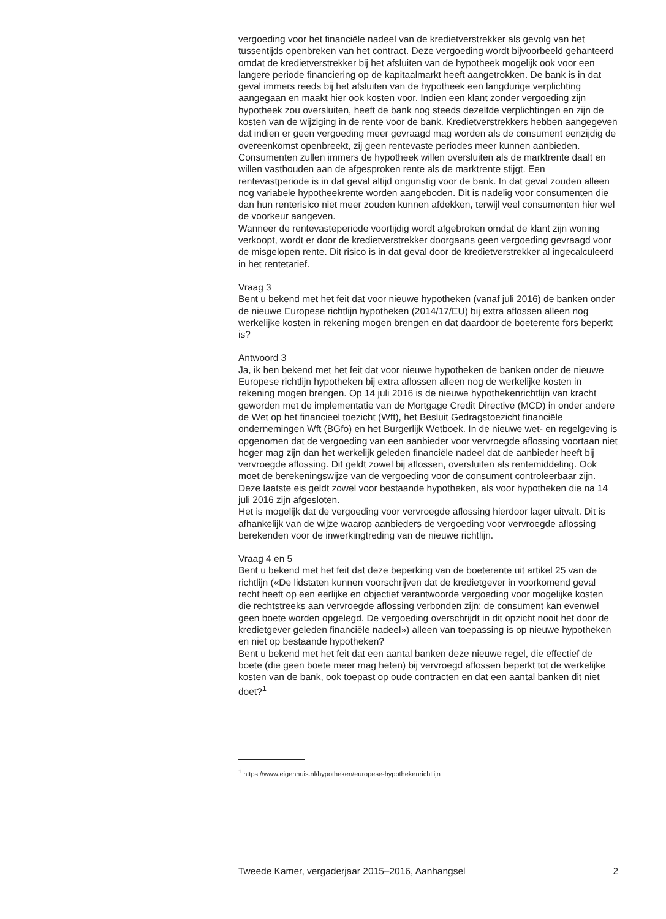vergoeding voor het financiële nadeel van de kredietverstrekker als gevolg van het tussentijds openbreken van het contract. Deze vergoeding wordt bijvoorbeeld gehanteerd omdat de kredietverstrekker bij het afsluiten van de hypotheek mogelijk ook voor een langere periode financiering op de kapitaalmarkt heeft aangetrokken. De bank is in dat geval immers reeds bij het afsluiten van de hypotheek een langdurige verplichting aangegaan en maakt hier ook kosten voor. Indien een klant zonder vergoeding zijn hypotheek zou oversluiten, heeft de bank nog steeds dezelfde verplichtingen en zijn de kosten van de wijziging in de rente voor de bank. Kredietverstrek­kers hebben aangegeven dat indien er geen vergoeding meer gevraagd mag worden als de consument eenzijdig de overeenkomst openbreekt, zij geen rentevaste periodes meer kunnen aanbieden. Consumenten zullen immers de hypotheek willen oversluiten als de marktrente daalt en willen vasthouden aan de afgesproken rente als de marktrente stijgt. Een rentevastperiode is in dat geval altijd ongunstig voor de bank. In dat geval zouden alleen nog variabele hypotheekrente worden aangeboden. Dit is nadelig voor consumen­ten die dan hun renterisico niet meer zouden kunnen afdekken, terwijl veel consumenten hier wel de voorkeur aangeven.
Wanneer de rentevasteperiode voortijdig wordt afgebroken omdat de klant zijn woning verkoopt, wordt er door de kredietverstrekker doorgaans geen vergoeding gevraagd voor de misgelopen rente. Dit risico is in dat geval door de kredietverstrekker al ingecalculeerd in het rentetarief.
Vraag 3
Bent u bekend met het feit dat voor nieuwe hypotheken (vanaf juli 2016) de banken onder de nieuwe Europese richtlijn hypotheken (2014/17/EU) bij extra aflossen alleen nog werkelijke kosten in rekening mogen brengen en dat daardoor de boeterente fors beperkt is?
Antwoord 3
Ja, ik ben bekend met het feit dat voor nieuwe hypotheken de banken onder de nieuwe Europese richtlijn hypotheken bij extra aflossen alleen nog de werkelijke kosten in rekening mogen brengen. Op 14 juli 2016 is de nieuwe hypothekenrichtlijn van kracht geworden met de implementatie van de Mortgage Credit Directive (MCD) in onder andere de Wet op het financieel toezicht (Wft), het Besluit Gedragstoezicht financiële ondernemingen Wft (BGfo) en het Burgerlijk Wetboek. In de nieuwe wet- en regelgeving is opgenomen dat de vergoeding van een aanbieder voor vervroegde aflossing voortaan niet hoger mag zijn dan het werkelijk geleden financiële nadeel dat de aanbieder heeft bij vervroegde aflossing. Dit geldt zowel bij aflossen, oversluiten als rentemiddeling. Ook moet de berekeningswijze van de vergoeding voor de consument controleerbaar zijn. Deze laatste eis geldt zowel voor bestaande hypotheken, als voor hypotheken die na 14 juli 2016 zijn afgesloten.
Het is mogelijk dat de vergoeding voor vervroegde aflossing hierdoor lager uitvalt. Dit is afhankelijk van de wijze waarop aanbieders de vergoeding voor vervroegde aflossing berekenden voor de inwerkingtreding van de nieuwe richtlijn.
Vraag 4 en 5
Bent u bekend met het feit dat deze beperking van de boeterente uit artikel 25 van de richtlijn («De lidstaten kunnen voorschrijven dat de kredietgever in voorkomend geval recht heeft op een eerlijke en objectief verantwoorde vergoeding voor mogelijke kosten die rechtstreeks aan vervroegde aflossing verbonden zijn; de consument kan evenwel geen boete worden opgelegd. De vergoeding overschrijdt in dit opzicht nooit het door de kredietgever geleden financiële nadeel») alleen van toepassing is op nieuwe hypotheken en niet op bestaande hypotheken?
Bent u bekend met het feit dat een aantal banken deze nieuwe regel, die effectief de boete (die geen boete meer mag heten) bij vervroegd aflossen beperkt tot de werkelijke kosten van de bank, ook toepast op oude contracten en dat een aantal banken dit niet doet?<sup>1</sup>
<sup>1</sup> https://www.eigenhuis.nl/hypotheken/europese-hypothekenrichtlijn
Tweede Kamer, vergaderjaar 2015–2016, Aanhangsel 2